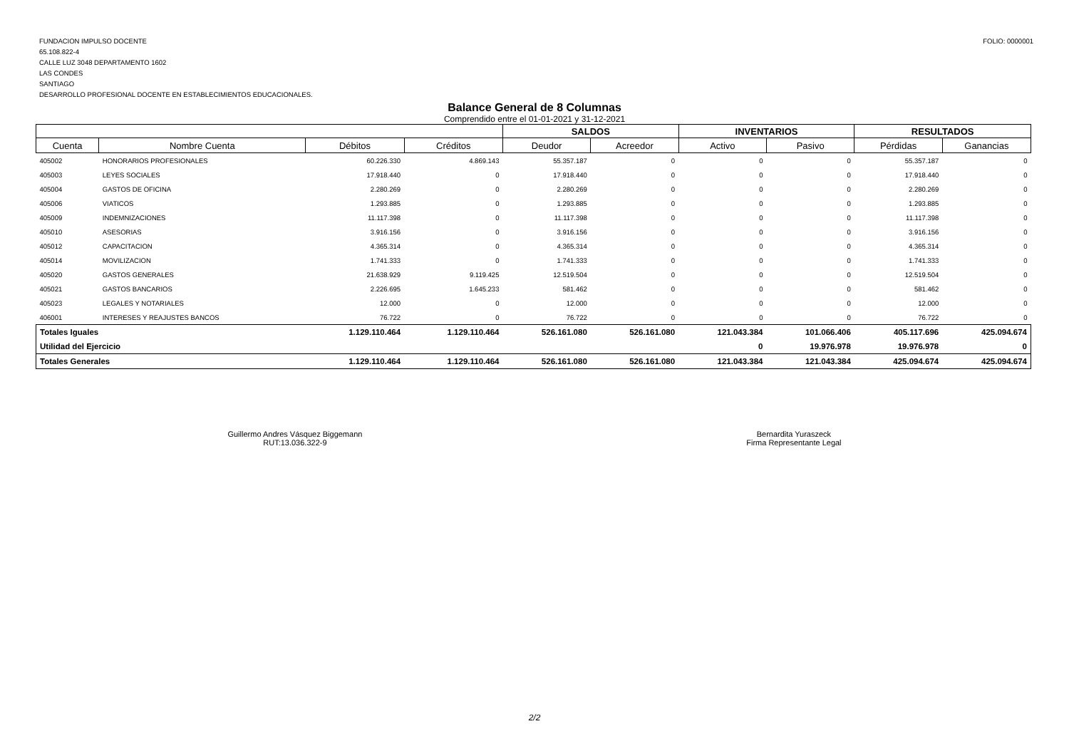FUNDACION IMPULSO DOCENTE
65.108.822-4
CALLE LUZ 3048 DEPARTAMENTO 1602
LAS CONDES
SANTIAGO
DESARROLLO PROFESIONAL DOCENTE EN ESTABLECIMIENTOS EDUCACIONALES.
FOLIO: 0000001
Balance General de 8 Columnas
Comprendido entre el 01-01-2021 y 31-12-2021
| | | | | SALDOS | | INVENTARIOS | | RESULTADOS | |
| --- | --- | --- | --- | --- | --- | --- | --- | --- | --- |
| Cuenta | Nombre Cuenta | Débitos | Créditos | Deudor | Acreedor | Activo | Pasivo | Pérdidas | Ganancias |
| 405002 | HONORARIOS PROFESIONALES | 60.226.330 | 4.869.143 | 55.357.187 | 0 | 0 | 0 | 55.357.187 | 0 |
| 405003 | LEYES SOCIALES | 17.918.440 | 0 | 17.918.440 | 0 | 0 | 0 | 17.918.440 | 0 |
| 405004 | GASTOS DE OFICINA | 2.280.269 | 0 | 2.280.269 | 0 | 0 | 0 | 2.280.269 | 0 |
| 405006 | VIATICOS | 1.293.885 | 0 | 1.293.885 | 0 | 0 | 0 | 1.293.885 | 0 |
| 405009 | INDEMNIZACIONES | 11.117.398 | 0 | 11.117.398 | 0 | 0 | 0 | 11.117.398 | 0 |
| 405010 | ASESORIAS | 3.916.156 | 0 | 3.916.156 | 0 | 0 | 0 | 3.916.156 | 0 |
| 405012 | CAPACITACION | 4.365.314 | 0 | 4.365.314 | 0 | 0 | 0 | 4.365.314 | 0 |
| 405014 | MOVILIZACION | 1.741.333 | 0 | 1.741.333 | 0 | 0 | 0 | 1.741.333 | 0 |
| 405020 | GASTOS GENERALES | 21.638.929 | 9.119.425 | 12.519.504 | 0 | 0 | 0 | 12.519.504 | 0 |
| 405021 | GASTOS BANCARIOS | 2.226.695 | 1.645.233 | 581.462 | 0 | 0 | 0 | 581.462 | 0 |
| 405023 | LEGALES Y NOTARIALES | 12.000 | 0 | 12.000 | 0 | 0 | 0 | 12.000 | 0 |
| 406001 | INTERESES Y REAJUSTES BANCOS | 76.722 | 0 | 76.722 | 0 | 0 | 0 | 76.722 | 0 |
| Totales Iguales | | 1.129.110.464 | 1.129.110.464 | 526.161.080 | 526.161.080 | 121.043.384 | 101.066.406 | 405.117.696 | 425.094.674 |
| Utilidad del Ejercicio | | | | | | 0 | 19.976.978 | 19.976.978 | 0 |
| Totales Generales | | 1.129.110.464 | 1.129.110.464 | 526.161.080 | 526.161.080 | 121.043.384 | 121.043.384 | 425.094.674 | 425.094.674 |
Guillermo Andres Vásquez Biggemann
RUT:13.036.322-9
Bernardita Yuraszeck
Firma Representante Legal
2/2